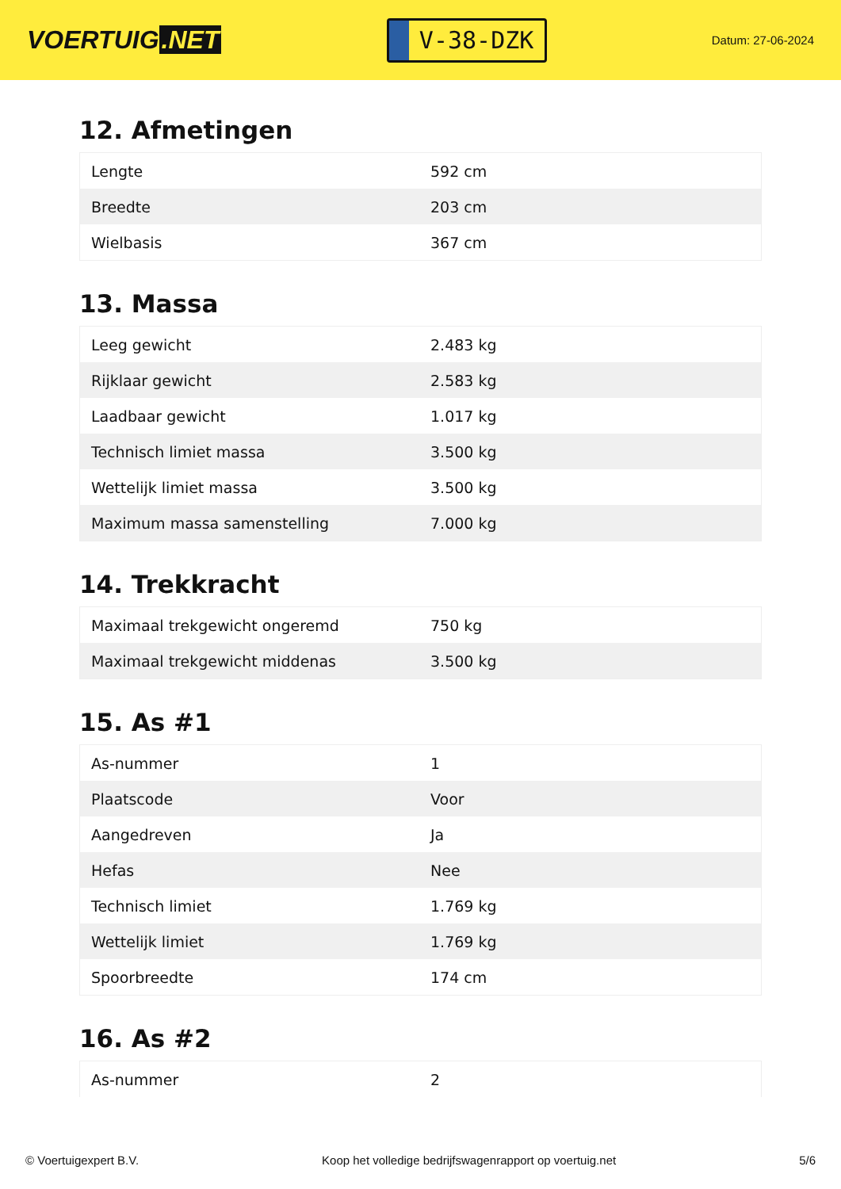VOERTUIG.NET
V-38-DZK
Datum: 27-06-2024
12. Afmetingen
| Lengte | 592 cm |
| Breedte | 203 cm |
| Wielbasis | 367 cm |
13. Massa
| Leeg gewicht | 2.483 kg |
| Rijklaar gewicht | 2.583 kg |
| Laadbaar gewicht | 1.017 kg |
| Technisch limiet massa | 3.500 kg |
| Wettelijk limiet massa | 3.500 kg |
| Maximum massa samenstelling | 7.000 kg |
14. Trekkracht
| Maximaal trekgewicht ongeremd | 750 kg |
| Maximaal trekgewicht middenas | 3.500 kg |
15. As #1
| As-nummer | 1 |
| Plaatscode | Voor |
| Aangedreven | Ja |
| Hefas | Nee |
| Technisch limiet | 1.769 kg |
| Wettelijk limiet | 1.769 kg |
| Spoorbreedte | 174 cm |
16. As #2
| As-nummer | 2 |
© Voertuigexpert B.V. Koop het volledige bedrijfswagenrapport op voertuig.net 5/6